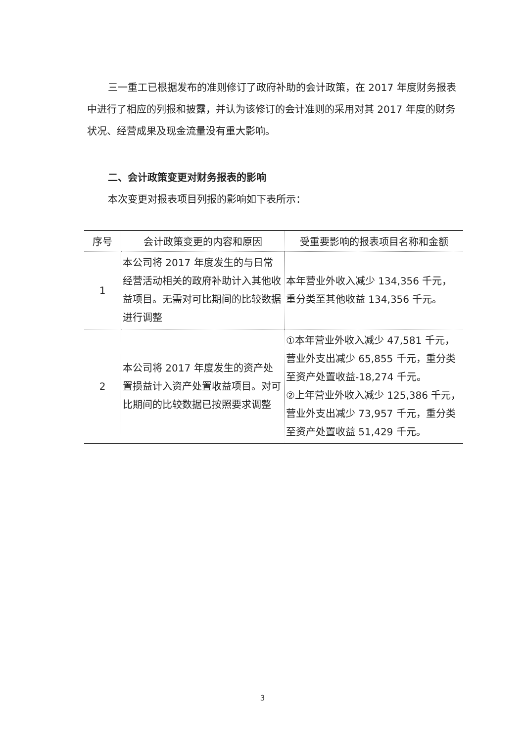三一重工已根据发布的准则修订了政府补助的会计政策，在 2017 年度财务报表中进行了相应的列报和披露，并认为该修订的会计准则的采用对其 2017 年度的财务状况、经营成果及现金流量没有重大影响。
二、会计政策变更对财务报表的影响
本次变更对报表项目列报的影响如下表所示：
| 序号 | 会计政策变更的内容和原因 | 受重要影响的报表项目名称和金额 |
| --- | --- | --- |
| 1 | 本公司将 2017 年度发生的与日常经营活动相关的政府补助计入其他收益项目。无需对可比期间的比较数据进行调整 | 本年营业外收入减少 134,356 千元，重分类至其他收益 134,356 千元。 |
| 2 | 本公司将 2017 年度发生的资产处置损益计入资产处置收益项目。对可比期间的比较数据已按照要求调整 | ①本年营业外收入减少 47,581 千元，营业外支出减少 65,855 千元，重分类至资产处置收益-18,274 千元。 ②上年营业外收入减少 125,386 千元，营业外支出减少 73,957 千元，重分类至资产处置收益 51,429 千元。 |
3